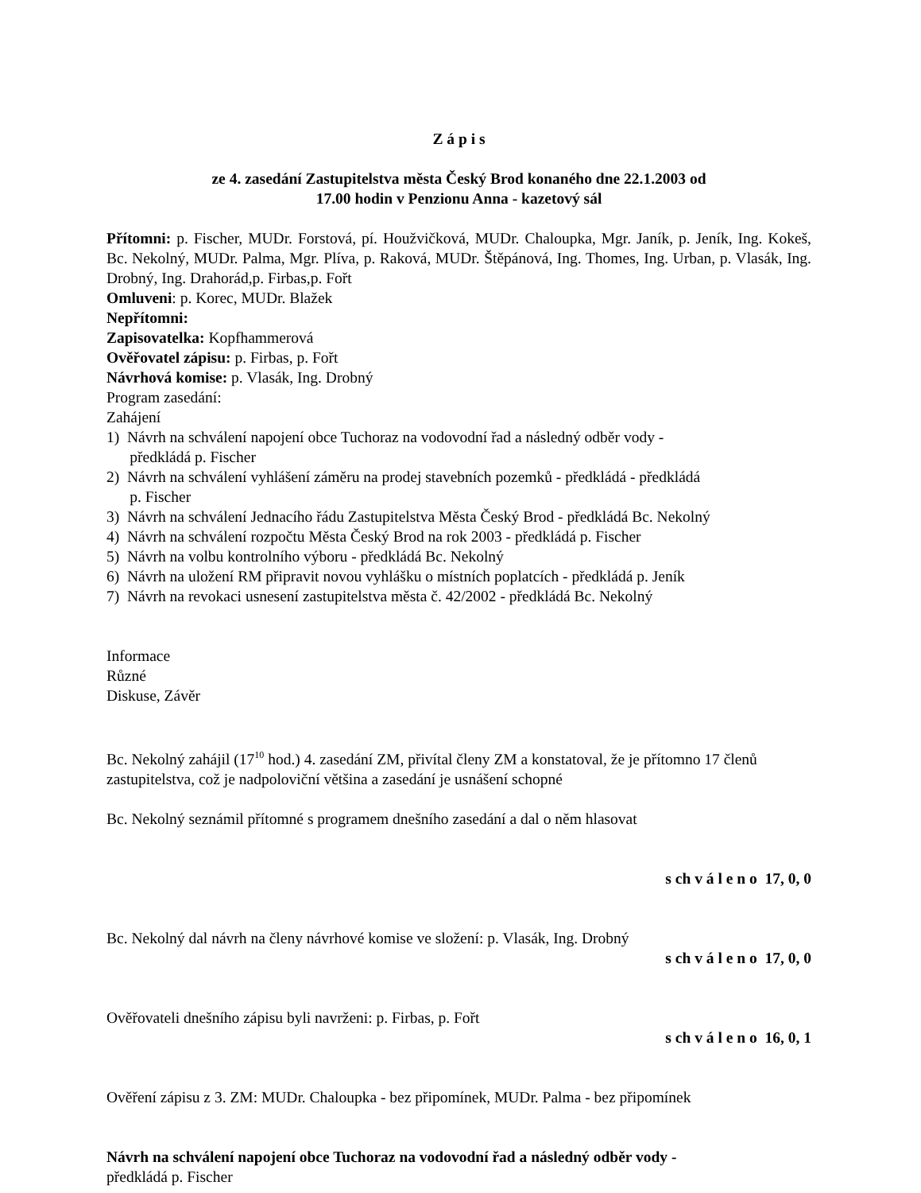Z á p i s
ze 4. zasedání Zastupitelstva města Český Brod konaného dne 22.1.2003 od
17.00 hodin v Penzionu Anna - kazetový sál
Přítomni: p. Fischer, MUDr. Forstová, pí. Houžvičková, MUDr. Chaloupka, Mgr. Janík, p. Jeník, Ing. Kokeš, Bc. Nekolný, MUDr. Palma, Mgr. Plíva, p. Raková, MUDr. Štěpánová, Ing. Thomes, Ing. Urban, p. Vlasák, Ing. Drobný, Ing. Drahorád,p. Firbas,p. Fořt
Omluveni: p. Korec, MUDr. Blažek
Nepřítomni:
Zapisovatelka: Kopfhammerová
Ověřovatel zápisu: p. Firbas, p. Fořt
Návrhová komise: p. Vlasák, Ing. Drobný
Program zasedání:
Zahájení
1) Návrh na schválení napojení obce Tuchoraz na vodovodní řad a následný odběr vody -
předkládá p. Fischer
2) Návrh na schválení vyhlášení záměru na prodej stavebních pozemků - předkládá - předkládá
p. Fischer
3) Návrh na schválení Jednacího řádu Zastupitelstva Města Český Brod - předkládá Bc. Nekolný
4) Návrh na schválení rozpočtu Města Český Brod na rok 2003 - předkládá p. Fischer
5) Návrh na volbu kontrolního výboru - předkládá Bc. Nekolný
6) Návrh na uložení RM připravit novou vyhlášku o místních poplatcích - předkládá p. Jeník
7) Návrh na revokaci usnesení zastupitelstva města č. 42/2002 - předkládá Bc. Nekolný
Informace
Různé
Diskuse, Závěr
Bc. Nekolný zahájil (17<sup>10</sup> hod.) 4. zasedání ZM, přivítal členy ZM a konstatoval, že je přítomno 17 členů zastupitelstva, což je nadpoloviční většina a zasedání je usnášení schopné
Bc. Nekolný seznámil přítomné s programem dnešního zasedání a dal o něm hlasovat
s ch v á l e n o 17, 0, 0
Bc. Nekolný dal návrh na členy návrhové komise ve složení: p. Vlasák, Ing. Drobný
s ch v á l e n o 17, 0, 0
Ověřovateli dnešního zápisu byli navrženi: p. Firbas, p. Fořt
s ch v á l e n o 16, 0, 1
Ověření zápisu z 3. ZM: MUDr. Chaloupka - bez připomínek, MUDr. Palma - bez připomínek
Návrh na schválení napojení obce Tuchoraz na vodovodní řad a následný odběr vody -
předkládá p. Fischer